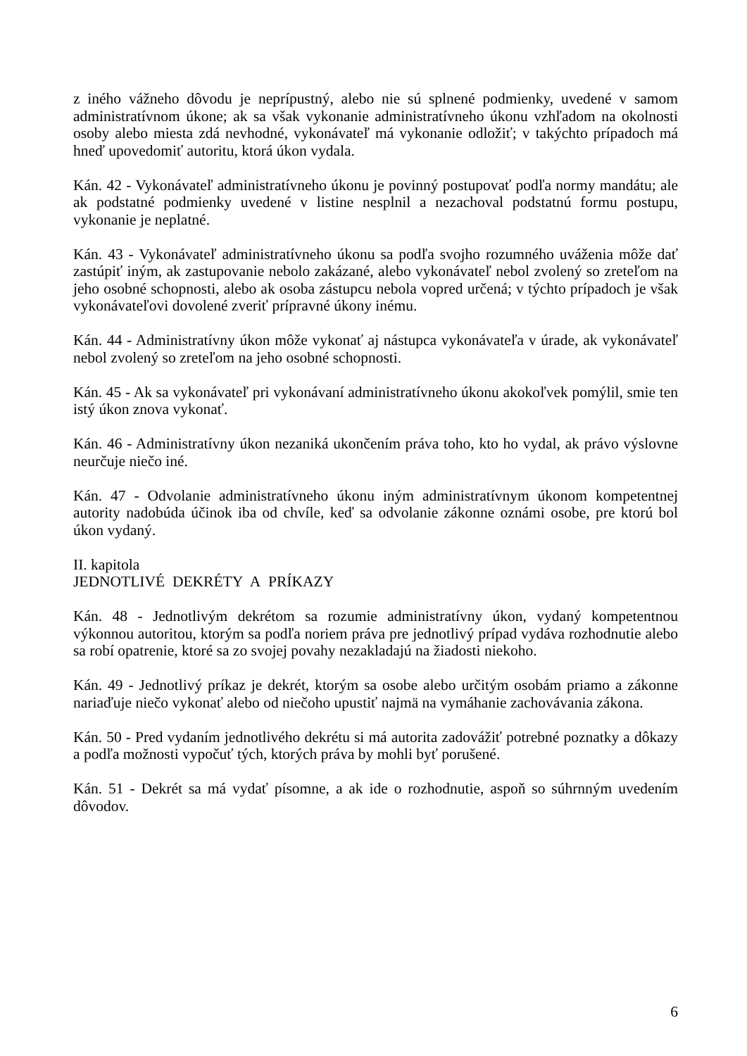z iného vážneho dôvodu je neprípustný, alebo nie sú splnené podmienky, uvedené v samom administratívnom úkone; ak sa však vykonanie administratívneho úkonu vzhľadom na okolnosti osoby alebo miesta zdá nevhodné, vykonávateľ má vykonanie odložiť; v takýchto prípadoch má hneď upovedomiť autoritu, ktorá úkon vydala.
Kán. 42 - Vykonávateľ administratívneho úkonu je povinný postupovať podľa normy mandátu; ale ak podstatné podmienky uvedené v listine nesplnil a nezachoval podstatnú formu postupu, vykonanie je neplatné.
Kán. 43 - Vykonávateľ administratívneho úkonu sa podľa svojho rozumného uváženia môže dať zastúpiť iným, ak zastupovanie nebolo zakázané, alebo vykonávateľ nebol zvolený so zreteľom na jeho osobné schopnosti, alebo ak osoba zástupcu nebola vopred určená; v týchto prípadoch je však vykonávateľovi dovolené zveriť prípravné úkony inému.
Kán. 44 - Administratívny úkon môže vykonať aj nástupca vykonávateľa v úrade, ak vykonávateľ nebol zvolený so zreteľom na jeho osobné schopnosti.
Kán. 45 - Ak sa vykonávateľ pri vykonávaní administratívneho úkonu akokoľvek pomýlil, smie ten istý úkon znova vykonať.
Kán. 46 - Administratívny úkon nezaniká ukončením práva toho, kto ho vydal, ak právo výslovne neurčuje niečo iné.
Kán. 47 - Odvolanie administratívneho úkonu iným administratívnym úkonom kompetentnej autority nadobúda účinok iba od chvíle, keď sa odvolanie zákonne oznámi osobe, pre ktorú bol úkon vydaný.
II. kapitola
JEDNOTLIVÉ DEKRÉTY A PRÍKAZY
Kán. 48 - Jednotlivým dekrétom sa rozumie administratívny úkon, vydaný kompetentnou výkonnou autoritou, ktorým sa podľa noriem práva pre jednotlivý prípad vydáva rozhodnutie alebo sa robí opatrenie, ktoré sa zo svojej povahy nezakladajú na žiadosti niekoho.
Kán. 49 - Jednotlivý príkaz je dekrét, ktorým sa osobe alebo určitým osobám priamo a zákonne nariaďuje niečo vykonať alebo od niečoho upustiť najmä na vymáhanie zachovávania zákona.
Kán. 50 - Pred vydaním jednotlivého dekrétu si má autorita zadovážiť potrebné poznatky a dôkazy a podľa možnosti vypočuť tých, ktorých práva by mohli byť porušené.
Kán. 51 - Dekrét sa má vydať písomne, a ak ide o rozhodnutie, aspoň so súhrnným uvedením dôvodov.
6